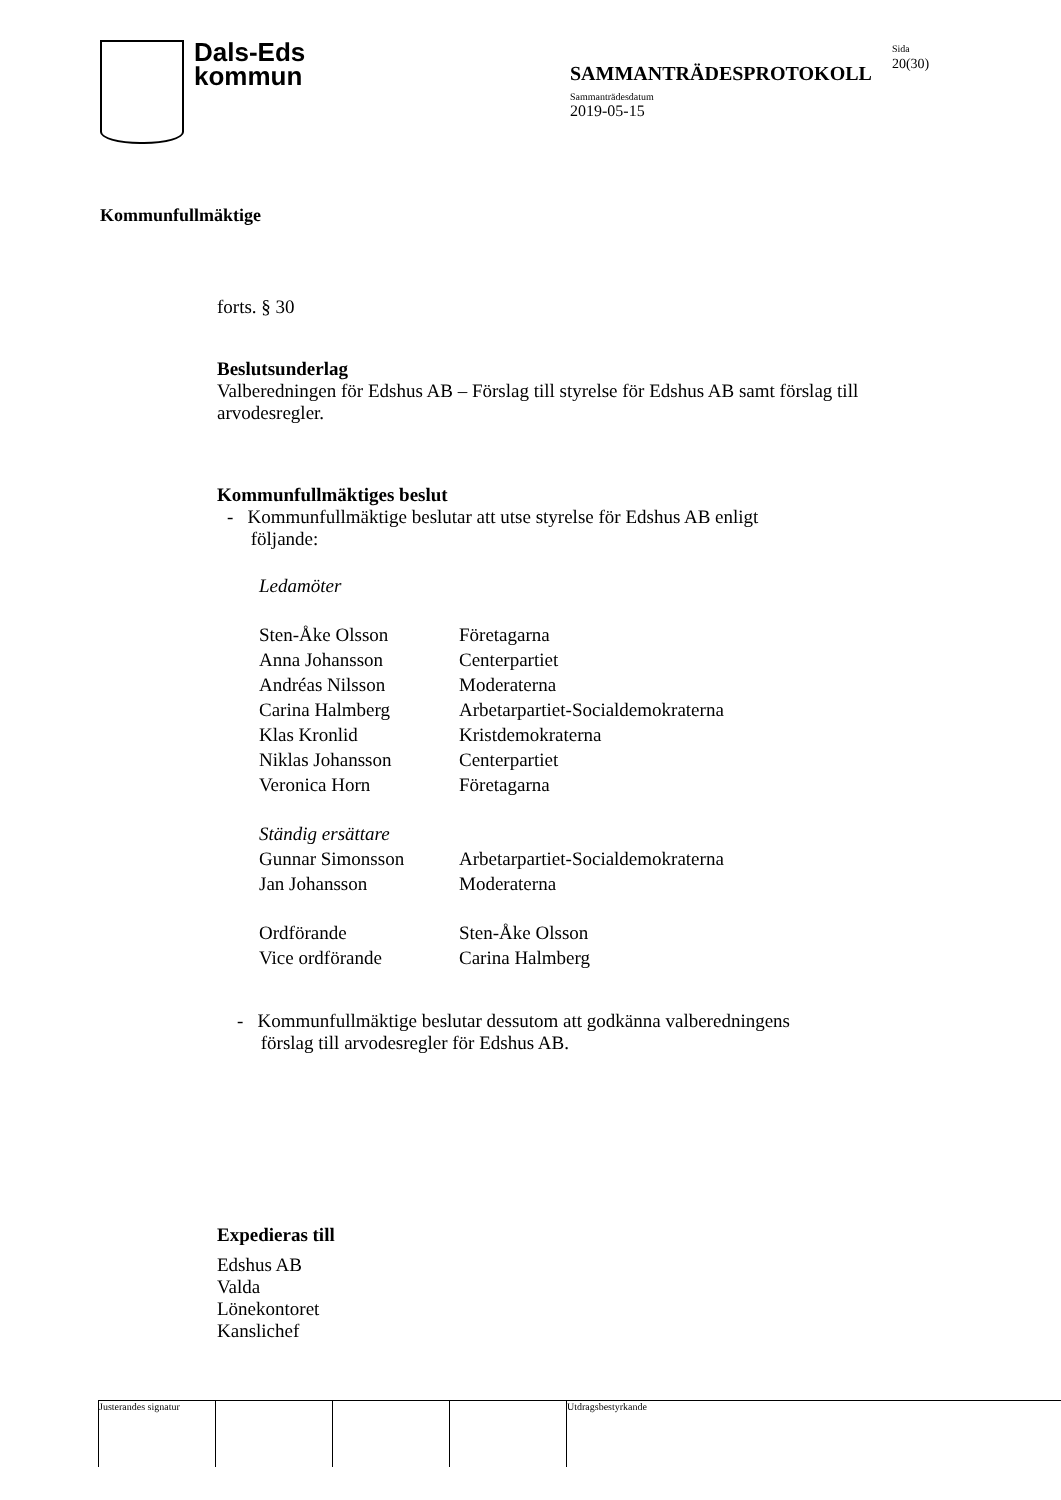Dals-Eds
kommun
SAMMANTRÄDESPROTOKOLL
Sida
20(30)
Sammanträdesdatum
2019-05-15
Kommunfullmäktige
forts. § 30
Beslutsunderlag
Valberedningen för Edshus AB – Förslag till styrelse för Edshus AB samt förslag till arvodesregler.
Kommunfullmäktiges beslut
- Kommunfullmäktige beslutar att utse styrelse för Edshus AB enligt
följande:
Ledamöter
| Sten-Åke Olsson | Företagarna |
| Anna Johansson | Centerpartiet |
| Andréas Nilsson | Moderaterna |
| Carina Halmberg | Arbetarpartiet-Socialdemokraterna |
| Klas Kronlid | Kristdemokraterna |
| Niklas Johansson | Centerpartiet |
| Veronica Horn | Företagarna |
| Ständig ersättare | |
| Gunnar Simonsson | Arbetarpartiet-Socialdemokraterna |
| Jan Johansson | Moderaterna |
| Ordförande | Sten-Åke Olsson |
| Vice ordförande | Carina Halmberg |
- Kommunfullmäktige beslutar dessutom att godkänna valberedningens
förslag till arvodesregler för Edshus AB.
Expedieras till
Edshus AB
Valda
Lönekontoret
Kanslichef
Justerandes signatur
Utdragsbestyrkande